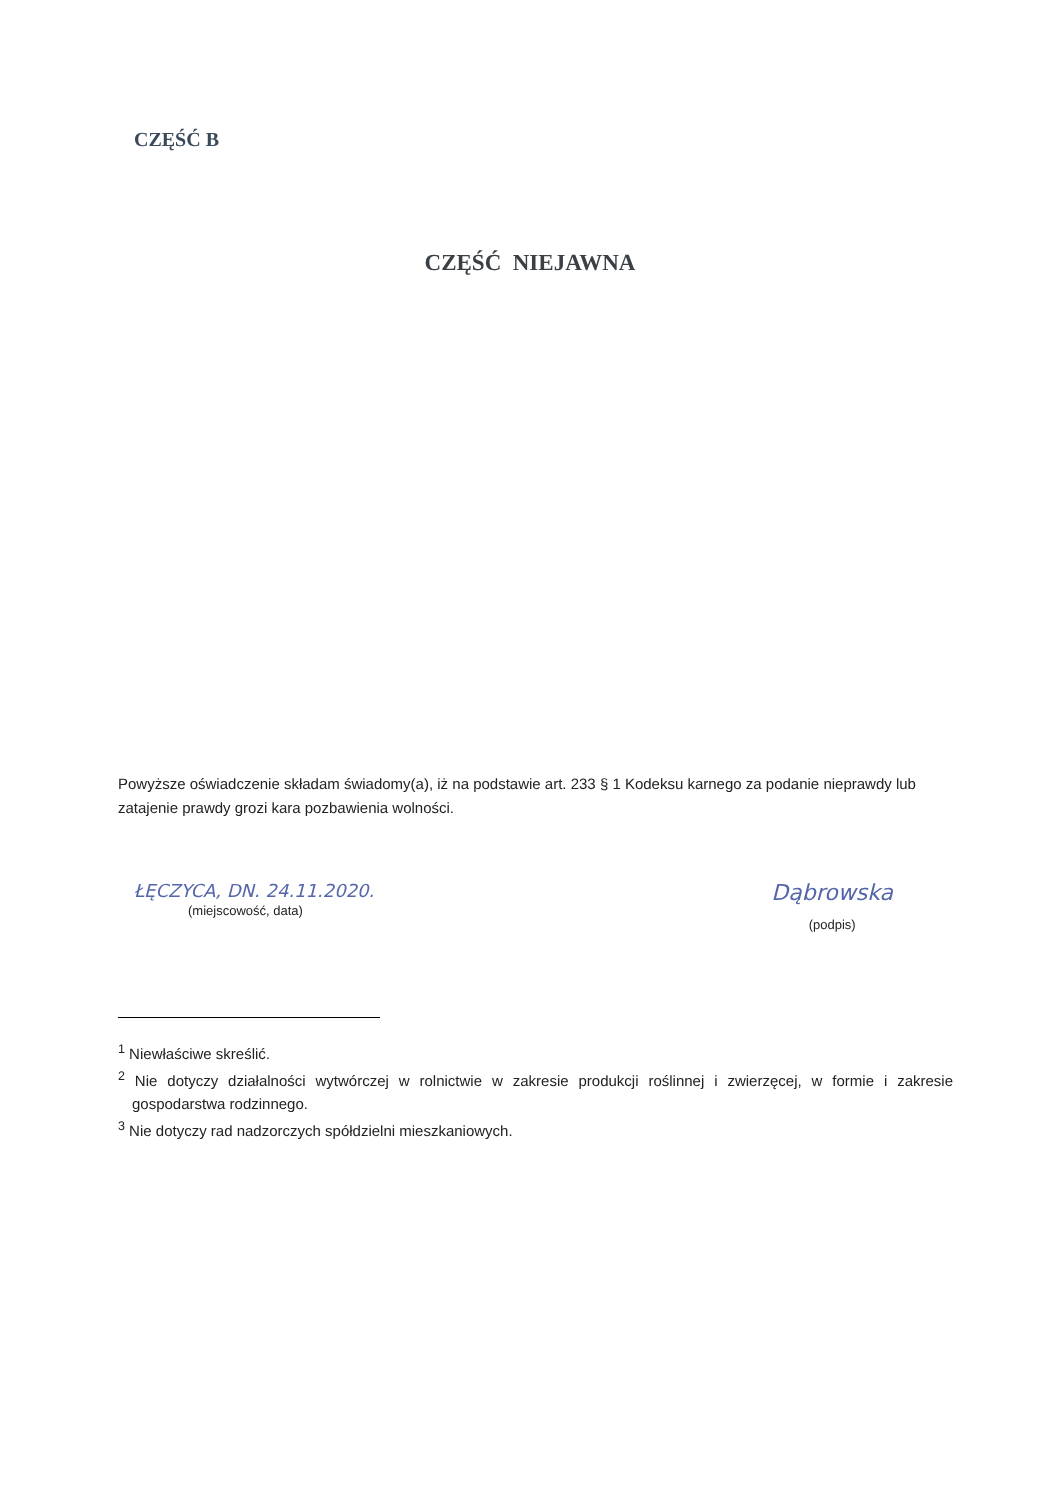CZĘŚĆ B
CZĘŚĆ NIEJAWNA
Powyższe oświadczenie składam świadomy(a), iż na podstawie art. 233 § 1 Kodeksu karnego za podanie nieprawdy lub zatajenie prawdy grozi kara pozbawienia wolności.
ŁĘCZYCA, DN. 24.11.2020.
(miejscowość, data)
Dąbrowska
(podpis)
<sup>1</sup> Niewłaściwe skreślić.
<sup>2</sup> Nie dotyczy działalności wytwórczej w rolnictwie w zakresie produkcji roślinnej i zwierzęcej, w formie i zakresie gospodarstwa rodzinnego.
<sup>3</sup> Nie dotyczy rad nadzorczych spółdzielni mieszkaniowych.